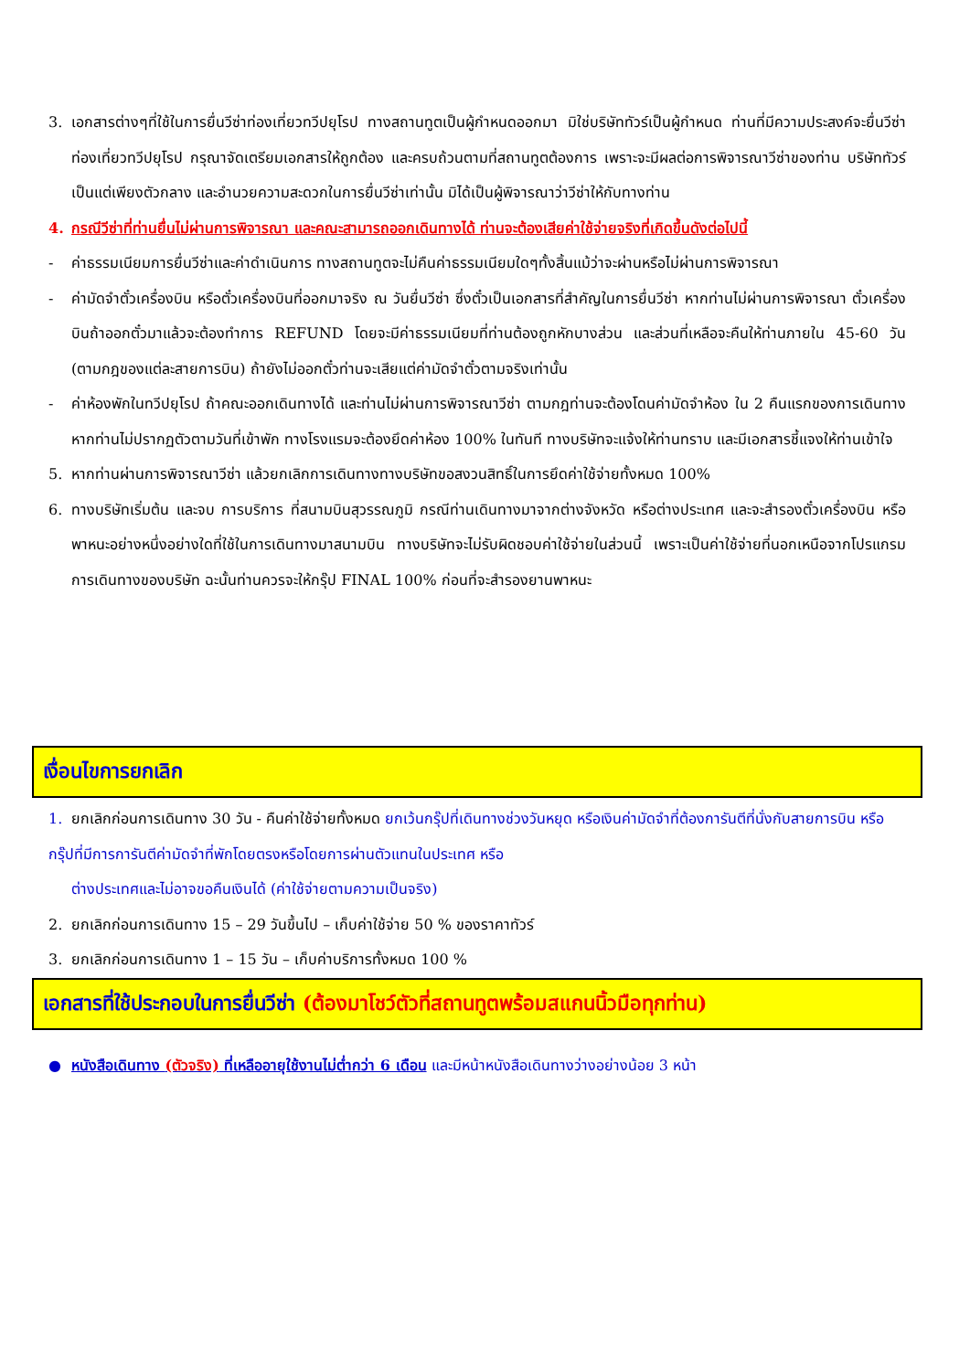3. เอกสารต่างๆที่ใช้ในการยื่นวีซ่าท่องเที่ยวทวีปยุโรป ทางสถานทูตเป็นผู้กำหนดออกมา มิใช่บริษัททัวร์เป็นผู้กำหนด ท่านที่มีความประสงค์จะยื่นวีซ่าท่องเที่ยวทวีปยุโรป กรุณาจัดเตรียมเอกสารให้ถูกต้อง และครบถ้วนตามที่สถานทูตต้องการ เพราะจะมีผลต่อการพิจารณาวีซ่าของท่าน บริษัททัวร์เป็นแต่เพียงตัวกลาง และอำนวยความสะดวกในการยื่นวีซ่าเท่านั้น มิได้เป็นผู้พิจารณาว่าวีซ่าให้กับทางท่าน
4. กรณีวีซ่าที่ท่านยื่นไม่ผ่านการพิจารณา และคณะสามารถออกเดินทางได้ ท่านจะต้องเสียค่าใช้จ่ายจริงที่เกิดขึ้นดังต่อไปนี้
- ค่าธรรมเนียมการยื่นวีซ่าและค่าดำเนินการ ทางสถานทูตจะไม่คืนค่าธรรมเนียมใดๆทั้งสิ้นแม้ว่าจะผ่านหรือไม่ผ่านการพิจารณา
- ค่ามัดจำตั๋วเครื่องบิน หรือตั๋วเครื่องบินที่ออกมาจริง ณ วันยื่นวีซ่า ซึ่งตั๋วเป็นเอกสารที่สำคัญในการยื่นวีซ่า หากท่านไม่ผ่านการพิจารณา ตั๋วเครื่องบินถ้าออกตั๋วมาแล้วจะต้องทำการ REFUND โดยจะมีค่าธรรมเนียมที่ท่านต้องถูกหักบางส่วน และส่วนที่เหลือจะคืนให้ท่านภายใน 45-60 วัน (ตามกฎของแต่ละสายการบิน) ถ้ายังไม่ออกตั๋วท่านจะเสียแต่ค่ามัดจำตั๋วตามจริงเท่านั้น
- ค่าห้องพักในทวีปยุโรป ถ้าคณะออกเดินทางได้ และท่านไม่ผ่านการพิจารณาวีซ่า ตามกฎท่านจะต้องโดนค่ามัดจำห้อง ใน 2 คืนแรกของการเดินทางหากท่านไม่ปรากฏตัวตามวันที่เข้าพัก ทางโรงแรมจะต้องยึดค่าห้อง 100% ในทันที ทางบริษัทจะแจ้งให้ท่านทราบ และมีเอกสารชี้แจงให้ท่านเข้าใจ
5. หากท่านผ่านการพิจารณาวีซ่า แล้วยกเลิกการเดินทางทางบริษัทขอสงวนสิทธิ์ในการยึดค่าใช้จ่ายทั้งหมด 100%
6. ทางบริษัทเริ่มต้น และจบ การบริการ ที่สนามบินสุวรรณภูมิ กรณีท่านเดินทางมาจากต่างจังหวัด หรือต่างประเทศ และจะสำรองตั๋วเครื่องบิน หรือพาหนะอย่างหนึ่งอย่างใดที่ใช้ในการเดินทางมาสนามบิน ทางบริษัทจะไม่รับผิดชอบค่าใช้จ่ายในส่วนนี้ เพราะเป็นค่าใช้จ่ายที่นอกเหนือจากโปรแกรมการเดินทางของบริษัท ฉะนั้นท่านควรจะให้กรุ๊ป FINAL 100% ก่อนที่จะสำรองยานพาหนะ
เงื่อนไขการยกเลิก
1. ยกเลิกก่อนการเดินทาง 30 วัน - คืนค่าใช้จ่ายทั้งหมด ยกเว้นกรุ๊ปที่เดินทางช่วงวันหยุด หรือเงินค่ามัดจำที่ต้องการันตีที่นั่งกับสายการบิน หรือ กรุ๊ปที่มีการการันตีค่ามัดจำที่พักโดยตรงหรือโดยการผ่านตัวแทนในประเทศ หรือ
ต่างประเทศและไม่อาจขอคืนเงินได้ (ค่าใช้จ่ายตามความเป็นจริง)
2. ยกเลิกก่อนการเดินทาง 15 – 29 วันขึ้นไป – เก็บค่าใช้จ่าย 50 % ของราคาทัวร์
3. ยกเลิกก่อนการเดินทาง 1 – 15 วัน – เก็บค่าบริการทั้งหมด 100 %
เอกสารที่ใช้ประกอบในการยื่นวีซ่า (ต้องมาโชว์ตัวที่สถานทูตพร้อมสแกนนิ้วมือทุกท่าน)
● หนังสือเดินทาง (ตัวจริง) ที่เหลืออายุใช้งานไม่ต่ำกว่า 6 เดือน และมีหน้าหนังสือเดินทางว่างอย่างน้อย 3 หน้า